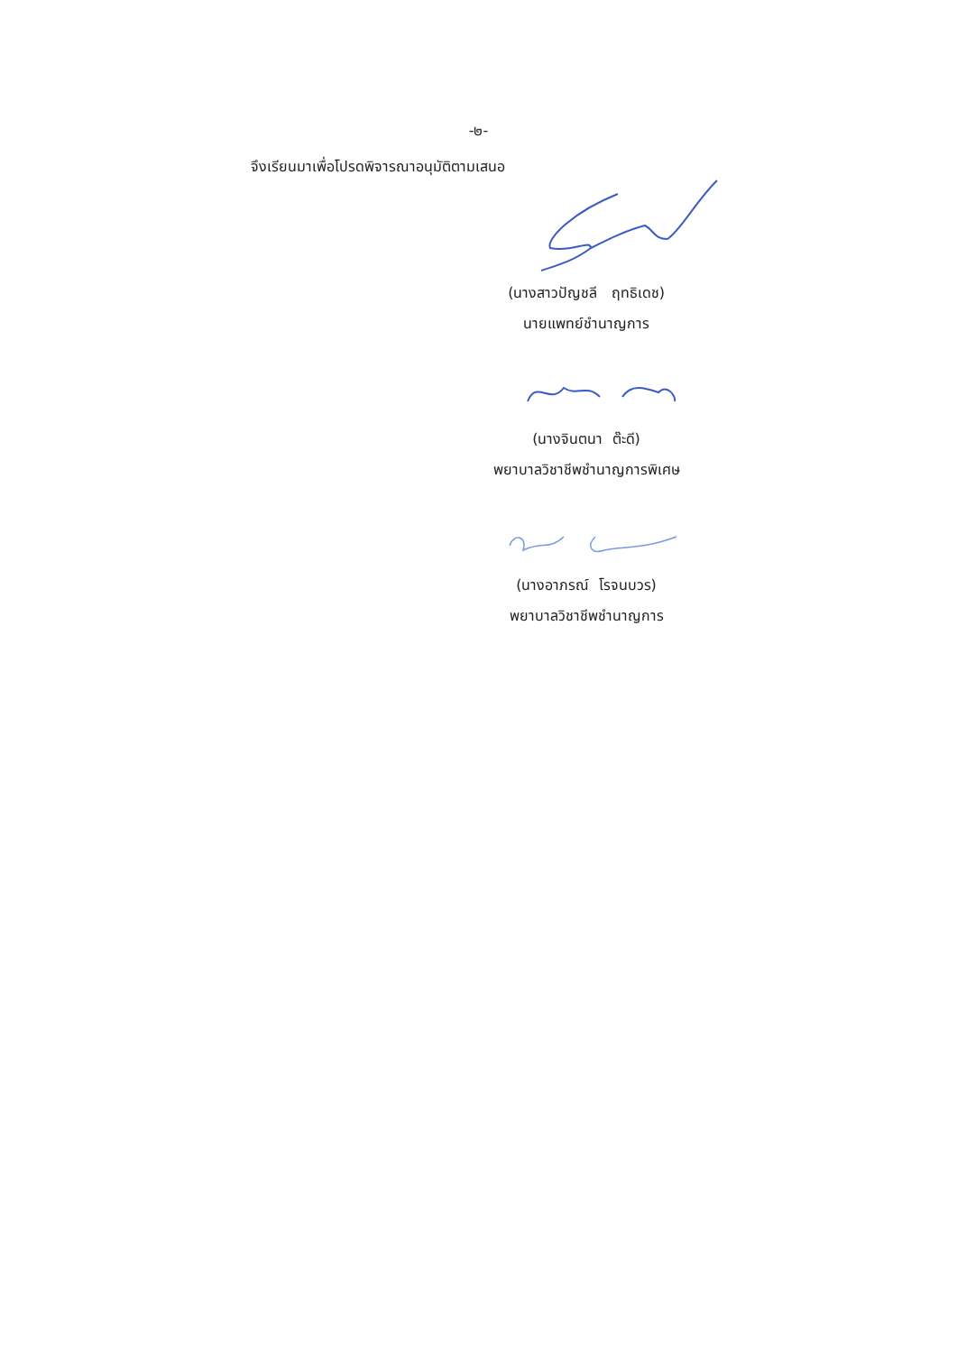-๒-
จึงเรียนมาเพื่อโปรดพิจารณาอนุมัติตามเสนอ
(นางสาวปัญชลี ฤทธิเดช)
นายแพทย์ชำนาญการ
(นางจินตนา ต๊ะดี)
พยาบาลวิชาชีพชำนาญการพิเศษ
(นางอาภรณ์ โรจนบวร)
พยาบาลวิชาชีพชำนาญการ